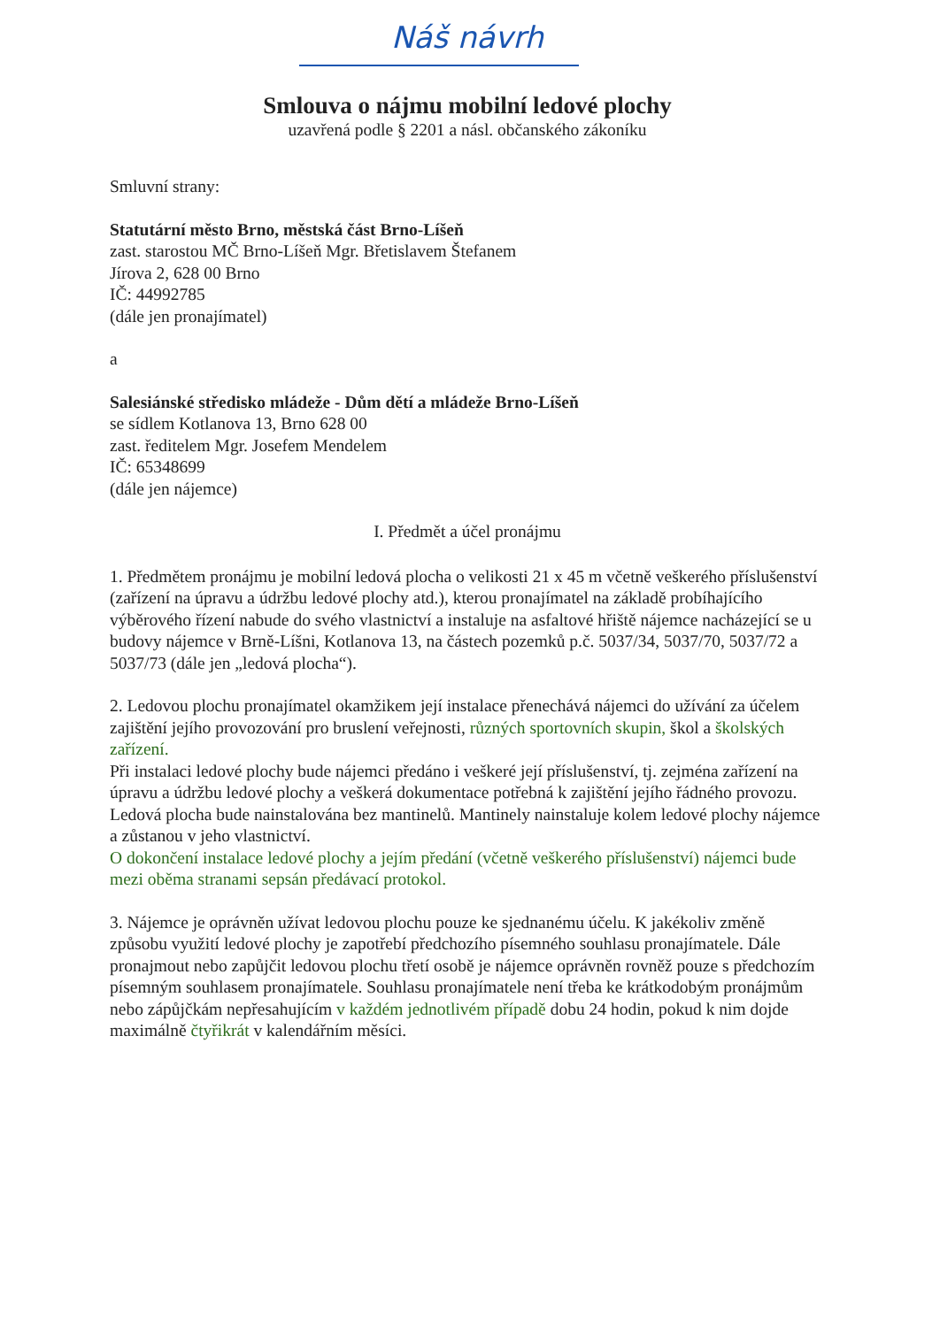Náš návrh
Smlouva o nájmu mobilní ledové plochy
uzavřená podle § 2201 a násl. občanského zákoníku
Smluvní strany:
Statutární město Brno, městská část Brno-Líšeň
zast. starostou MČ Brno-Líšeň Mgr. Břetislavem Štefanem
Jírova 2, 628 00 Brno
IČ: 44992785
(dále jen pronajímatel)
a
Salesiánské středisko mládeže - Dům dětí a mládeže Brno-Líšeň
se sídlem Kotlanova 13, Brno 628 00
zast. ředitelem Mgr. Josefem Mendelem
IČ: 65348699
(dále jen nájemce)
I. Předmět a účel pronájmu
1. Předmětem pronájmu je mobilní ledová plocha o velikosti 21 x 45 m včetně veškerého příslušenství (zařízení na úpravu a údržbu ledové plochy atd.), kterou pronajímatel na základě probíhajícího výběrového řízení nabude do svého vlastnictví a instaluje na asfaltové hřiště nájemce nacházející se u budovy nájemce v Brně-Líšni, Kotlanova 13, na částech pozemků p.č. 5037/34, 5037/70, 5037/72 a 5037/73 (dále jen „ledová plocha“).
2. Ledovou plochu pronajímatel okamžikem její instalace přenechává nájemci do užívání za účelem zajištění jejího provozování pro bruslení veřejnosti, různých sportovních skupin, škol a školských zařízení.
Při instalaci ledové plochy bude nájemci předáno i veškeré její příslušenství, tj. zejména zařízení na úpravu a údržbu ledové plochy a veškerá dokumentace potřebná k zajištění jejího řádného provozu.
Ledová plocha bude nainstalována bez mantinelů. Mantinely nainstaluje kolem ledové plochy nájemce a zůstanou v jeho vlastnictví.
O dokončení instalace ledové plochy a jejím předání (včetně veškerého příslušenství) nájemci bude mezi oběma stranami sepsán předávací protokol.
3. Nájemce je oprávněn užívat ledovou plochu pouze ke sjednanému účelu. K jakékoliv změně způsobu využití ledové plochy je zapotřebí předchozího písemného souhlasu pronajímatele. Dále pronajmout nebo zapůjčit ledovou plochu třetí osobě je nájemce oprávněn rovněž pouze s předchozím písemným souhlasem pronajímatele. Souhlasu pronajímatele není třeba ke krátkodobým pronájmům nebo zápůjčkám nepřesahujícím v každém jednotlivém případě dobu 24 hodin, pokud k nim dojde maximálně čtyřikrát v kalendářním měsíci.